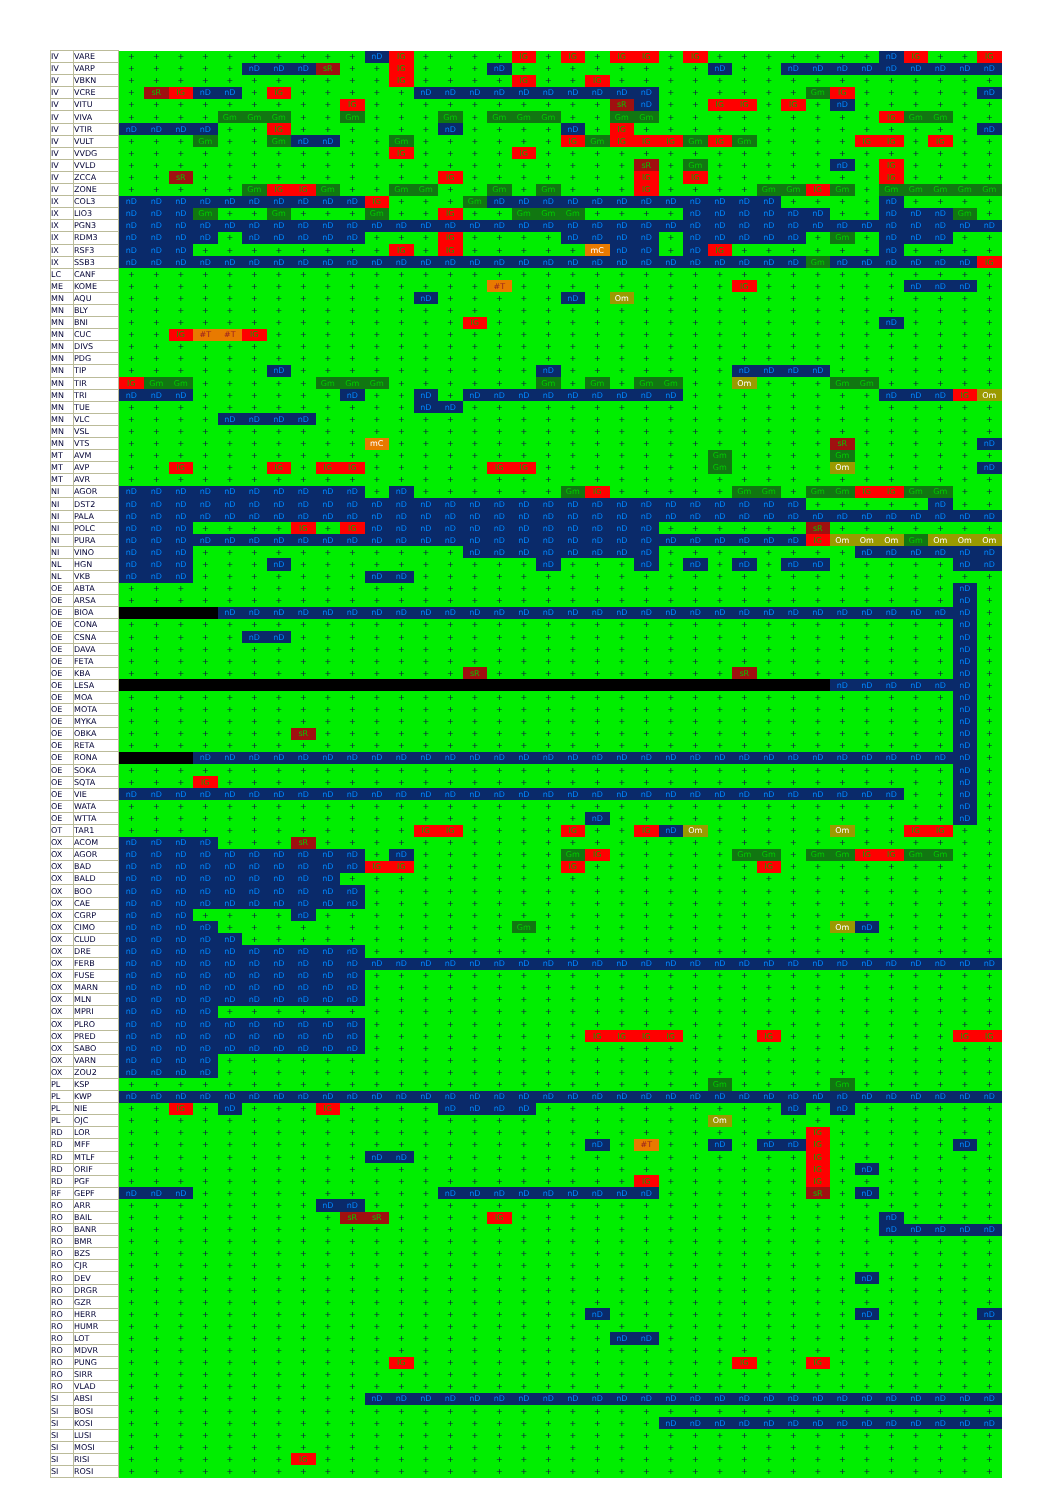| IV | VARE | + | + | + | + | + | + | + | + | + | + | nD | lG | + | + | + | + | lG | + | lG | + | lG | lG | + | lG | + | + | + | + | + | + | + | nD | lG | + | + | lG |
| IV | VARP | + | + | + | + | + | nD | nD | nD | sR | + | + | lG | + | + | + | nD | + | + | + | + | + | + | + | + | nD | + | + | nD | nD | nD | nD | nD | nD | nD | nD | nD |
| IV | VBKN | + | + | + | + | + | + | + | + | + | + | + | lG | + | + | + | + | lG | + | + | lG | + | + | + | + | + | + | + | + | + | + | + | + | + | + | + | + |
| IV | VCRE | + | sR | lG | nD | nD | + | lG | + | + | + | + | + | nD | nD | nD | nD | nD | nD | nD | nD | nD | nD | + | + | + | + | + | + | Gm | lG | + | + | + | + | + | nD |
| IV | VITU | + | + | + | + | + | + | + | + | + | lG | + | + | + | + | + | + | + | + | + | + | sR | nD | + | + | lG | lG | + | lG | + | nD | + | + | + | + | + | + |
| IV | VIVA | + | + | + | + | Gm | Gm | Gm | + | + | Gm | + | + | + | Gm | + | Gm | Gm | Gm | + | + | Gm | Gm | + | + | + | + | + | + | + | + | + | lG | Gm | Gm | + | + |
| IV | VTIR | nD | nD | nD | nD | + | + | lG | + | + | + | + | + | + | nD | + | + | + | + | nD | + | lG | + | + | + | + | + | + | + | + | + | + | + | + | + | + | nD |
| IV | VULT | + | + | + | Gm | + | + | Gm | nD | nD | + | + | Gm | + | + | + | + | + | + | lG | Gm | lG | lG | lG | Gm | lG | Gm | + | + | + | + | lG | lG | + | lG | + | + |
| IV | VVDG | + | + | + | + | + | + | + | + | + | + | + | lG | + | + | + | + | lG | + | + | + | + | + | + | + | + | + | + | + | + | + | + | + | + | + | + | + |
| IV | VVLD | + | + | + | + | + | + | + | + | + | + | + | + | + | + | + | + | + | + | + | + | + | sR | + | Gm | + | + | + | + | + | nD | + | lG | + | + | + | + |
| IV | ZCCA | + | + | sR | + | + | + | + | + | + | + | + | + | + | lG | + | + | + | + | + | + | + | lG | + | lG | + | + | + | + | + | + | + | lG | + | + | + | + |
| IV | ZONE | + | + | + | + | + | Gm | lG | lG | Gm | + | + | Gm | Gm | + | + | Gm | + | Gm | + | + | + | lG | + | + | + | + | Gm | Gm | lG | Gm | + | Gm | Gm | Gm | Gm | Gm |
| IX | COL3 | nD | nD | nD | nD | nD | nD | nD | nD | nD | nD | lG | + | + | + | Gm | nD | nD | nD | nD | nD | nD | nD | nD | nD | nD | nD | nD | + | + | + | + | nD | + | + | + | + |
| IX | LIO3 | nD | nD | nD | Gm | + | + | Gm | + | + | + | Gm | + | + | lG | + | + | Gm | Gm | Gm | + | + | + | + | nD | nD | nD | nD | nD | nD | + | + | nD | nD | nD | Gm | + |
| IX | PGN3 | nD | nD | nD | nD | nD | nD | nD | nD | nD | nD | nD | nD | nD | nD | nD | nD | nD | nD | nD | nD | nD | nD | nD | nD | nD | nD | nD | nD | nD | nD | nD | nD | nD | nD | nD | nD |
| IX | RDM3 | nD | nD | nD | nD | + | nD | nD | nD | nD | nD | + | + | + | lG | + | + | + | + | nD | nD | nD | nD | + | nD | nD | nD | nD | nD | + | Gm | + | nD | nD | nD | + | + |
| IX | RSF3 | nD | nD | nD | + | + | + | + | + | + | + | + | lG | + | lG | + | + | + | + | + | mC | nD | nD | + | nD | lG | + | + | + | + | + | + | nD | + | + | + | + |
| IX | SSB3 | nD | nD | nD | nD | nD | nD | nD | nD | nD | nD | nD | nD | nD | nD | nD | nD | nD | nD | nD | nD | nD | nD | nD | nD | nD | nD | nD | nD | Gm | nD | nD | nD | nD | nD | nD | lG |
| LC | CANF | + | + | + | + | + | + | + | + | + | + | + | + | + | + | + | + | + | + | + | + | + | + | + | + | + | + | + | + | + | + | + | + | + | + | + | + |
| ME | KOME | + | + | + | + | + | + | + | + | + | + | + | + | + | + | + | #T | + | + | + | + | + | + | + | + | + | lG | + | + | + | + | + | + | nD | nD | nD | + |
| MN | AQU | + | + | + | + | + | + | + | + | + | + | + | + | nD | + | + | + | + | + | nD | + | Om | + | + | + | + | + | + | + | + | + | + | + | + | + | + | + |
| MN | BLY | + | + | + | + | + | + | + | + | + | + | + | + | + | + | + | + | + | + | + | + | + | + | + | + | + | + | + | + | + | + | + | + | + | + | + | + |
| MN | BNI | + | + | + | + | + | + | + | + | + | + | + | + | + | + | lG | + | + | + | + | + | + | + | + | + | + | + | + | + | + | + | + | nD | + | + | + | + |
| MN | CUC | + | + | lG | #T | #T | lG | + | + | + | + | + | + | + | + | + | + | + | + | + | + | + | + | + | + | + | + | + | + | + | + | + | + | + | + | + | + |
| MN | DIVS | + | + | + | + | + | + | + | + | + | + | + | + | + | + | + | + | + | + | + | + | + | + | + | + | + | + | + | + | + | + | + | + | + | + | + | + |
| MN | PDG | + | + | + | + | + | + | + | + | + | + | + | + | + | + | + | + | + | + | + | + | + | + | + | + | + | + | + | + | + | + | + | + | + | + | + | + |
| MN | TIP | + | + | + | + | + | + | nD | + | + | + | + | + | + | + | + | + | + | nD | + | + | + | + | + | + | + | nD | nD | nD | nD | + | + | + | + | + | + | + |
| MN | TIR | lG | Gm | Gm | + | + | + | + | + | Gm | Gm | Gm | + | + | + | + | + | + | Gm | + | Gm | + | Gm | Gm | + | + | Om | + | + | + | Gm | Gm | + | + | + | + | + |
| MN | TRI | nD | nD | nD | + | + | + | + | + | + | nD | + | + | nD | + | nD | nD | nD | nD | nD | nD | nD | nD | nD | + | + | + | + | + | + | + | + | nD | nD | nD | lG | Om |
| MN | TUE | + | + | + | + | + | + | + | + | + | + | + | + | nD | nD | + | + | + | + | + | + | + | + | + | + | + | + | + | + | + | + | + | + | + | + | + | + |
| MN | VLC | + | + | + | + | nD | nD | nD | nD | + | + | + | + | + | + | + | + | + | + | + | + | + | + | + | + | + | + | + | + | + | + | + | + | + | + | + | + |
| MN | VSL | + | + | + | + | + | + | + | + | + | + | + | + | + | + | + | + | + | + | + | + | + | + | + | + | + | + | + | + | + | + | + | + | + | + | + | + |
| MN | VTS | + | + | + | + | + | + | + | + | + | + | mC | + | + | + | + | + | + | + | + | + | + | + | + | + | + | + | + | + | + | sR | + | + | + | + | + | nD |
| MT | AVM | + | + | + | + | + | + | + | + | + | + | + | + | + | + | + | + | + | + | + | + | + | + | + | + | Gm | + | + | + | + | Gm | + | + | + | + | + | + |
| MT | AVP | + | + | lG | + | + | + | lG | + | lG | lG | + | + | + | + | + | lG | lG | + | + | + | + | + | + | + | Gm | + | + | + | + | Om | + | + | + | + | + | nD |
| MT | AVR | + | + | + | + | + | + | + | + | + | + | + | + | + | + | + | + | + | + | + | + | + | + | + | + | + | + | + | + | + | + | + | + | + | + | + | + |
| NI | AGOR | nD | nD | nD | nD | nD | nD | nD | nD | nD | nD | + | nD | + | + | + | + | + | + | Gm | lG | + | + | + | + | + | Gm | Gm | + | Gm | Gm | lG | lG | Gm | Gm | + | + |
| NI | DST2 | nD | nD | nD | nD | nD | nD | nD | nD | nD | nD | nD | nD | nD | nD | nD | nD | nD | nD | nD | nD | nD | nD | nD | nD | nD | nD | nD | nD | + | + | + | + | + | nD | + | + |
| NI | PALA | nD | nD | nD | nD | nD | nD | nD | nD | nD | nD | nD | nD | nD | nD | nD | nD | nD | nD | nD | nD | nD | nD | nD | nD | nD | nD | nD | nD | nD | nD | nD | nD | nD | nD | nD | nD |
| NI | POLC | nD | nD | nD | + | + | + | + | lG | + | lG | nD | nD | nD | nD | nD | nD | nD | nD | nD | nD | nD | nD | + | + | + | + | + | + | sR | + | + | + | + | + | + | + |
| NI | PURA | nD | nD | nD | nD | nD | nD | nD | nD | nD | nD | nD | nD | nD | nD | nD | nD | nD | nD | nD | nD | nD | nD | nD | nD | nD | nD | nD | nD | lG | Om | Om | Om | Gm | Om | Om | Om |
| NI | VINO | nD | nD | nD | + | + | + | + | + | + | + | + | + | + | + | nD | nD | nD | nD | nD | nD | nD | nD | + | + | + | + | + | + | + | + | nD | nD | nD | nD | nD | nD |
| NL | HGN | nD | nD | nD | + | + | + | nD | + | + | + | + | + | + | + | + | + | + | nD | + | + | + | nD | + | nD | + | nD | + | nD | nD | + | + | + | + | + | nD | nD |
| NL | VKB | nD | nD | nD | + | + | + | + | + | + | + | nD | nD | + | + | + | + | + | + | + | + | + | + | + | + | + | + | + | + | + | + | + | + | + | + | + | + |
| OE | ABTA | + | + | + | + | + | + | + | + | + | + | + | + | + | + | + | + | + | + | + | + | + | + | + | + | + | + | + | + | + | + | + | + | + | + | nD | + |
| OE | ARSA | + | + | + | + | + | + | + | + | + | + | + | + | + | + | + | + | + | + | + | + | + | + | + | + | + | + | + | + | + | + | + | + | + | + | nD | + |
| OE | BIOA | | | | | nD | nD | nD | nD | nD | nD | nD | nD | nD | nD | nD | nD | nD | nD | nD | nD | nD | nD | nD | nD | nD | nD | nD | nD | nD | nD | nD | nD | nD | nD | nD | + |
| OE | CONA | + | + | + | + | + | + | + | + | + | + | + | + | + | + | + | + | + | + | + | + | + | + | + | + | + | + | + | + | + | + | + | + | + | + | nD | + |
| OE | CSNA | + | + | + | + | + | nD | nD | + | + | + | + | + | + | + | + | + | + | + | + | + | + | + | + | + | + | + | + | + | + | + | + | + | + | + | nD | + |
| OE | DAVA | + | + | + | + | + | + | + | + | + | + | + | + | + | + | + | + | + | + | + | + | + | + | + | + | + | + | + | + | + | + | + | + | + | + | nD | + |
| OE | FETA | + | + | + | + | + | + | + | + | + | + | + | + | + | + | + | + | + | + | + | + | + | + | + | + | + | + | + | + | + | + | + | + | + | + | nD | + |
| OE | KBA | + | + | + | + | + | + | + | + | + | + | + | + | + | + | sR | + | + | + | + | + | + | + | + | + | + | sR | + | + | + | + | + | + | + | + | nD | + |
| OE | LESA | | | | | | | | | | | | | | | | | | | | | | | | | | | | | | nD | nD | nD | nD | nD | nD | + |
| OE | MOA | + | + | + | + | + | + | + | + | + | + | + | + | + | + | + | + | + | + | + | + | + | + | + | + | + | + | + | + | + | + | + | + | + | + | nD | + |
| OE | MOTA | + | + | + | + | + | + | + | + | + | + | + | + | + | + | + | + | + | + | + | + | + | + | + | + | + | + | + | + | + | + | + | + | + | + | nD | + |
| OE | MYKA | + | + | + | + | + | + | + | + | + | + | + | + | + | + | + | + | + | + | + | + | + | + | + | + | + | + | + | + | + | + | + | + | + | + | nD | + |
| OE | OBKA | + | + | + | + | + | + | + | sR | + | + | + | + | + | + | + | + | + | + | + | + | + | + | + | + | + | + | + | + | + | + | + | + | + | + | nD | + |
| OE | RETA | + | + | + | + | + | + | + | + | + | + | + | + | + | + | + | + | + | + | + | + | + | + | + | + | + | + | + | + | + | + | + | + | + | + | nD | + |
| OE | RONA | | | | nD | nD | nD | nD | nD | nD | nD | nD | nD | nD | nD | nD | nD | nD | nD | nD | nD | nD | nD | nD | nD | nD | nD | nD | nD | nD | nD | nD | nD | nD | nD | nD | + |
| OE | SOKA | + | + | + | + | + | + | + | + | + | + | + | + | + | + | + | + | + | + | + | + | + | + | + | + | + | + | + | + | + | + | + | + | + | + | nD | + |
| OE | SQTA | + | + | + | lG | + | + | + | + | + | + | + | + | + | + | + | + | + | + | + | + | + | + | + | + | + | + | + | + | + | + | + | + | + | + | nD | + |
| OE | VIE | nD | nD | nD | nD | nD | nD | nD | nD | nD | nD | nD | nD | nD | nD | nD | nD | nD | nD | nD | nD | nD | nD | nD | nD | nD | nD | nD | nD | nD | nD | nD | nD | + | + | nD | + |
| OE | WATA | + | + | + | + | + | + | + | + | + | + | + | + | + | + | + | + | + | + | + | + | + | + | + | + | + | + | + | + | + | + | + | + | + | + | nD | + |
| OE | WTTA | + | + | + | + | + | + | + | + | + | + | + | + | + | + | + | + | + | + | + | nD | + | + | + | + | + | + | + | + | + | + | + | + | + | + | nD | + |
| OT | TAR1 | + | + | + | + | + | + | + | + | + | + | + | + | lG | lG | + | + | + | + | lG | + | + | lG | nD | Om | + | + | + | + | + | Om | + | + | lG | lG | + | + |
| OX | ACOM | nD | nD | nD | nD | + | + | + | sR | + | + | + | + | + | + | + | + | + | + | + | + | + | + | + | + | + | + | + | + | + | + | + | + | + | + | + | + |
| OX | AGOR | nD | nD | nD | nD | nD | nD | nD | nD | nD | nD | + | nD | + | + | + | + | + | + | Gm | lG | + | + | + | + | + | Gm | Gm | + | Gm | Gm | lG | lG | Gm | Gm | + | + |
| OX | BAD | nD | nD | nD | nD | nD | nD | nD | nD | nD | nD | lG | lG | + | + | + | + | + | + | lG | + | + | + | + | + | + | + | lG | + | + | + | + | + | + | + | + | + |
| OX | BALD | nD | nD | nD | nD | nD | nD | nD | nD | nD | + | + | + | + | + | + | + | + | + | + | + | + | + | + | + | + | + | + | + | + | + | + | + | + | + | + | + |
| OX | BOO | nD | nD | nD | nD | nD | nD | nD | nD | nD | nD | + | + | + | + | + | + | + | + | + | + | + | + | + | + | + | + | + | + | + | + | + | + | + | + | + | + |
| OX | CAE | nD | nD | nD | nD | nD | nD | nD | nD | nD | nD | + | + | + | + | + | + | + | + | + | + | + | + | + | + | + | + | + | + | + | + | + | + | + | + | + | + |
| OX | CGRP | nD | nD | nD | + | + | + | + | nD | + | + | + | + | + | + | + | + | + | + | + | + | + | + | + | + | + | + | + | + | + | + | + | + | + | + | + | + |
| OX | CIMO | nD | nD | nD | nD | + | + | + | + | + | + | + | + | + | + | + | + | Gm | + | + | + | + | + | + | + | + | + | + | + | + | Om | nD | + | + | + | + | + |
| OX | CLUD | nD | nD | nD | nD | nD | + | + | + | + | + | + | + | + | + | + | + | + | + | + | + | + | + | + | + | + | + | + | + | + | + | + | + | + | + | + | + |
| OX | DRE | nD | nD | nD | nD | nD | nD | nD | nD | nD | nD | + | + | + | + | + | + | + | + | + | + | + | + | + | + | + | + | + | + | + | + | + | + | + | + | + | + |
| OX | FERB | nD | nD | nD | nD | nD | nD | nD | nD | nD | nD | nD | nD | nD | nD | nD | nD | nD | nD | nD | nD | nD | nD | nD | nD | nD | nD | nD | nD | nD | nD | nD | nD | nD | nD | nD | nD |
| OX | FUSE | nD | nD | nD | nD | nD | nD | nD | nD | nD | nD | + | + | + | + | + | + | + | + | + | + | + | + | + | + | + | + | + | + | + | + | + | + | + | + | + | + |
| OX | MARN | nD | nD | nD | nD | nD | nD | nD | nD | nD | nD | + | + | + | + | + | + | + | + | + | + | + | + | + | + | + | + | + | + | + | + | + | + | + | + | + | + |
| OX | MLN | nD | nD | nD | nD | nD | nD | nD | nD | nD | nD | + | + | + | + | + | + | + | + | + | + | + | + | + | + | + | + | + | + | + | + | + | + | + | + | + | + |
| OX | MPRI | nD | nD | nD | nD | + | + | + | + | + | + | + | + | + | + | + | + | + | + | + | + | + | + | + | + | + | + | + | + | + | + | + | + | + | + | + | + |
| OX | PLRO | nD | nD | nD | nD | nD | nD | nD | nD | nD | nD | + | + | + | + | + | + | + | + | + | + | + | + | + | + | + | + | + | + | + | + | + | + | + | + | + | + |
| OX | PRED | nD | nD | nD | nD | nD | nD | nD | nD | nD | nD | + | + | + | + | + | + | + | + | + | lG | lG | lG | lG | + | + | + | lG | + | + | + | + | + | + | + | lG | lG |
| OX | SABO | nD | nD | nD | nD | nD | nD | nD | nD | nD | nD | + | + | + | + | + | + | + | + | + | + | + | + | + | + | + | + | + | + | + | + | + | + | + | + | + | + |
| OX | VARN | nD | nD | nD | nD | + | + | + | + | + | + | + | + | + | + | + | + | + | + | + | + | + | + | + | + | + | + | + | + | + | + | + | + | + | + | + | + |
| OX | ZOU2 | nD | nD | nD | nD | + | + | + | + | + | + | + | + | + | + | + | + | + | + | + | + | + | + | + | + | + | + | + | + | + | + | + | + | + | + | + | + |
| PL | KSP | + | + | + | + | + | + | + | + | + | + | + | + | + | + | + | + | + | + | + | + | + | + | + | + | Gm | + | + | + | + | Gm | + | + | + | + | + | + |
| PL | KWP | nD | nD | nD | nD | nD | nD | nD | nD | nD | nD | nD | nD | nD | nD | nD | nD | nD | nD | nD | nD | nD | nD | nD | nD | nD | nD | nD | nD | nD | nD | nD | nD | nD | nD | nD | nD |
| PL | NIE | + | + | lG | + | nD | + | + | + | lG | + | + | + | + | nD | nD | nD | nD | + | + | + | + | + | + | + | + | + | + | nD | + | nD | + | + | + | + | + | + |
| PL | OJC | + | + | + | + | + | + | + | + | + | + | + | + | + | + | + | + | + | + | + | + | + | + | + | + | Om | + | + | + | + | + | + | + | + | + | + | + |
| RD | LOR | + | + | + | + | + | + | + | + | + | + | + | + | + | + | + | + | + | + | + | + | + | + | + | + | + | + | + | + | lG | + | + | + | + | + | + | + |
| RD | MFF | + | + | + | + | + | + | + | + | + | + | + | + | + | + | + | + | + | + | + | nD | + | #T | + | + | nD | + | nD | nD | lG | + | + | + | + | + | nD | + |
| RD | MTLF | + | + | + | + | + | + | + | + | + | + | nD | nD | + | + | + | + | + | + | + | + | + | + | + | + | + | + | + | + | lG | + | + | + | + | + | + | + |
| RD | ORIF | + | + | + | + | + | + | + | + | + | + | + | + | + | + | + | + | + | + | + | + | + | + | + | + | + | + | + | + | lG | + | nD | + | + | + | + | + |
| RD | PGF | + | + | + | + | + | + | + | + | + | + | + | + | + | + | + | + | + | + | + | + | + | lG | + | + | + | + | + | + | lG | + | + | + | + | + | + | + |
| RF | GEPF | nD | nD | nD | + | + | + | + | + | + | + | + | + | + | nD | nD | nD | nD | nD | nD | nD | nD | nD | + | + | + | + | + | + | sR | + | nD | + | + | + | + | + |
| RO | ARR | + | + | + | + | + | + | + | + | nD | nD | + | + | + | + | + | + | + | + | + | + | + | + | + | + | + | + | + | + | + | + | + | + | + | + | + | + |
| RO | BAIL | + | + | + | + | + | + | + | + | + | sR | sR | + | + | + | + | lG | + | + | + | + | + | + | + | + | + | + | + | + | + | + | + | nD | + | + | + | + |
| RO | BANR | + | + | + | + | + | + | + | + | + | + | + | + | + | + | + | + | + | + | + | + | + | + | + | + | + | + | + | + | + | + | + | nD | nD | nD | nD | nD |
| RO | BMR | + | + | + | + | + | + | + | + | + | + | + | + | + | + | + | + | + | + | + | + | + | + | + | + | + | + | + | + | + | + | + | + | + | + | + | + |
| RO | BZS | + | + | + | + | + | + | + | + | + | + | + | + | + | + | + | + | + | + | + | + | + | + | + | + | + | + | + | + | + | + | + | + | + | + | + | + |
| RO | CJR | + | + | + | + | + | + | + | + | + | + | + | + | + | + | + | + | + | + | + | + | + | + | + | + | + | + | + | + | + | + | + | + | + | + | + | + |
| RO | DEV | + | + | + | + | + | + | + | + | + | + | + | + | + | + | + | + | + | + | + | + | + | + | + | + | + | + | + | + | + | + | nD | + | + | + | + | + |
| RO | DRGR | + | + | + | + | + | + | + | + | + | + | + | + | + | + | + | + | + | + | + | + | + | + | + | + | + | + | + | + | + | + | + | + | + | + | + | + |
| RO | GZR | + | + | + | + | + | + | + | + | + | + | + | + | + | + | + | + | + | + | + | + | + | + | + | + | + | + | + | + | + | + | + | + | + | + | + | + |
| RO | HERR | + | + | + | + | + | + | + | + | + | + | + | + | + | + | + | + | + | + | + | nD | + | + | + | + | + | + | + | + | + | + | nD | + | + | + | + | nD |
| RO | HUMR | + | + | + | + | + | + | + | + | + | + | + | + | + | + | + | + | + | + | + | + | + | + | + | + | + | + | + | + | + | + | + | + | + | + | + | + |
| RO | LOT | + | + | + | + | + | + | + | + | + | + | + | + | + | + | + | + | + | + | + | + | nD | nD | + | + | + | + | + | + | + | + | + | + | + | + | + | + |
| RO | MDVR | + | + | + | + | + | + | + | + | + | + | + | + | + | + | + | + | + | + | + | + | + | + | + | + | + | + | + | + | + | + | + | + | + | + | + | + |
| RO | PUNG | + | + | + | + | + | + | + | + | + | + | + | lG | + | + | + | + | + | + | + | + | + | + | + | + | + | lG | + | + | lG | + | + | + | + | + | + | + |
| RO | SIRR | + | + | + | + | + | + | + | + | + | + | + | + | + | + | + | + | + | + | + | + | + | + | + | + | + | + | + | + | + | + | + | + | + | + | + | + |
| RO | VLAD | + | + | + | + | + | + | + | + | + | + | + | + | + | + | + | + | + | + | + | + | + | + | + | + | + | + | + | + | + | + | + | + | + | + | + | + |
| SI | ABSI | + | + | + | + | + | + | + | + | + | + | nD | nD | nD | nD | nD | nD | nD | nD | nD | nD | nD | nD | nD | nD | nD | nD | nD | nD | nD | nD | nD | nD | nD | nD | nD | nD |
| SI | BOSI | + | + | + | + | + | + | + | + | + | + | + | + | + | + | + | + | + | + | + | + | + | + | + | + | + | + | + | + | + | + | + | + | + | + | + | + |
| SI | KOSI | + | + | + | + | + | + | + | + | + | + | + | + | + | + | + | + | + | + | + | + | + | + | nD | nD | nD | nD | nD | nD | nD | nD | nD | nD | nD | nD | nD | nD |
| SI | LUSI | + | + | + | + | + | + | + | + | + | + | + | + | + | + | + | + | + | + | + | + | + | + | + | + | + | + | + | + | + | + | + | + | + | + | + | + |
| SI | MOSI | + | + | + | + | + | + | + | + | + | + | + | + | + | + | + | + | + | + | + | + | + | + | + | + | + | + | + | + | + | + | + | + | + | + | + | + |
| SI | RISI | + | + | + | + | + | + | + | lG | + | + | + | + | + | + | + | + | + | + | + | + | + | + | + | + | + | + | + | + | + | + | + | + | + | + | + | + |
| SI | ROSI | + | + | + | + | + | + | + | + | + | + | + | + | + | + | + | + | + | + | + | + | + | + | + | + | + | + | + | + | + | + | + | + | + | + | + | + |